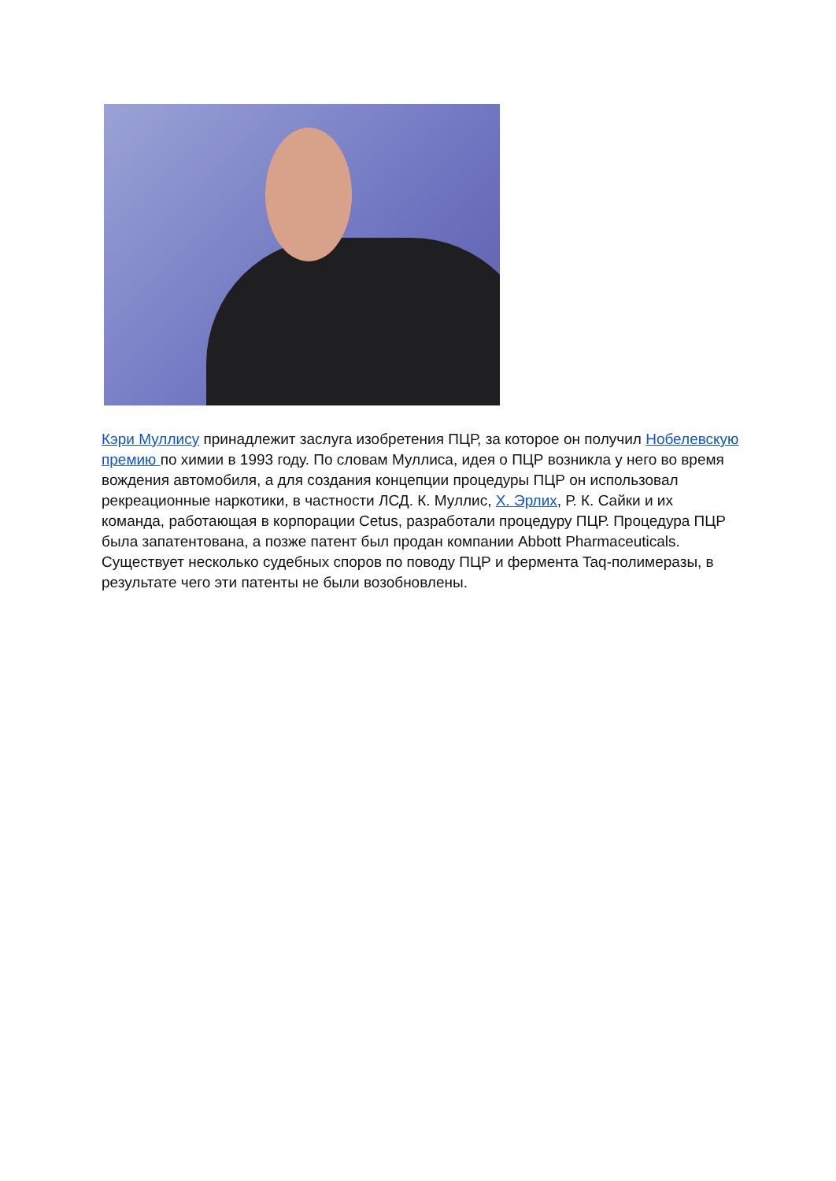Кэри Муллису принадлежит заслуга изобретения ПЦР, за которое он получил Нобелевскую премию по химии в 1993 году. По словам Муллиса, идея о ПЦР возникла у него во время вождения автомобиля, а для создания концепции процедуры ПЦР он использовал рекреационные наркотики, в частности ЛСД. К. Муллис, Х. Эрлих, Р. К. Сайки и их команда, работающая в корпорации Cetus, разработали процедуру ПЦР. Процедура ПЦР была запатентована, а позже патент был продан компании Abbott Pharmaceuticals. Существует несколько судебных споров по поводу ПЦР и фермента Taq-полимеразы, в результате чего эти патенты не были возобновлены.